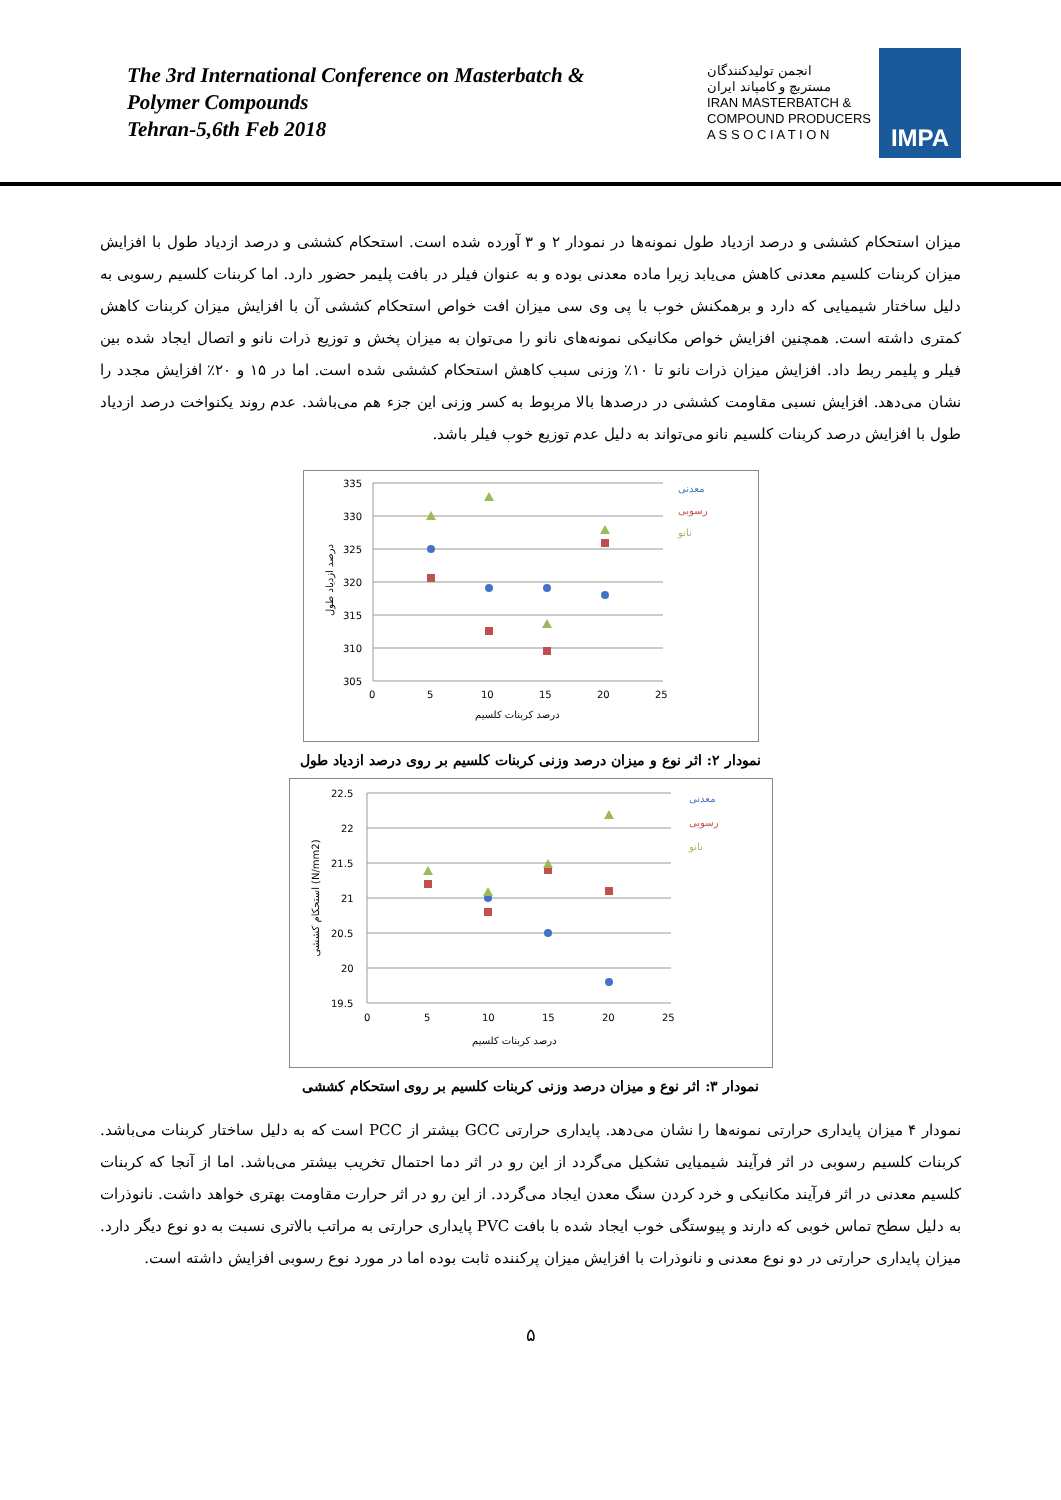The 3rd International Conference on Masterbatch &
Polymer Compounds
Tehran-5,6th Feb 2018
انجمن تولیدکنندگان
مستربچ و کامپاند ایران
IRAN MASTERBATCH &
COMPOUND PRODUCERS
A S S O C I A T I O N
IMPA
میزان استحکام کششی و درصد ازدیاد طول نمونه‌ها در نمودار ۲ و ۳ آورده شده است. استحکام کششی و درصد ازدیاد طول با افزایش میزان کربنات کلسیم معدنی کاهش می‌یابد زیرا ماده معدنی بوده و به عنوان فیلر در بافت پلیمر حضور دارد. اما کربنات کلسیم رسوبی به دلیل ساختار شیمیایی که دارد و برهمکنش خوب با پی وی سی میزان افت خواص استحکام کششی آن با افزایش میزان کربنات کاهش کمتری داشته است. همچنین افزایش خواص مکانیکی نمونه‌های نانو را می‌توان به میزان پخش و توزیع ذرات نانو و اتصال ایجاد شده بین فیلر و پلیمر ربط داد. افزایش میزان ذرات نانو تا ۱۰٪ وزنی سبب کاهش استحکام کششی شده است. اما در ۱۵ و ۲۰٪ افزایش مجدد را نشان می‌دهد. افزایش نسبی مقاومت کششی در درصدها بالا مربوط به کسر وزنی این جزء هم می‌باشد. عدم روند یکنواخت درصد ازدیاد طول با افزایش درصد کربنات کلسیم نانو می‌تواند به دلیل عدم توزیع خوب فیلر باشد.
335
330
325
320
315
310
305
0
5
10
15
20
25
درصد کربنات کلسیم
درصد ازدیاد طول
معدنی
رسوبی
نانو
نمودار ۲: اثر نوع و میزان درصد وزنی کربنات کلسیم بر روی درصد ازدیاد طول
22.5
22
21.5
21
20.5
20
19.5
0
5
10
15
20
25
درصد کربنات کلسیم
استحکام کششی (N/mm2)
معدنی
رسوبی
نانو
نمودار ۳: اثر نوع و میزان درصد وزنی کربنات کلسیم بر روی استحکام کششی
نمودار ۴ میزان پایداری حرارتی نمونه‌ها را نشان می‌دهد. پایداری حرارتی GCC بیشتر از PCC است که به دلیل ساختار کربنات می‌باشد. کربنات کلسیم رسوبی در اثر فرآیند شیمیایی تشکیل می‌گردد از این رو در اثر دما احتمال تخریب بیشتر می‌باشد. اما از آنجا که کربنات کلسیم معدنی در اثر فرآیند مکانیکی و خرد کردن سنگ معدن ایجاد می‌گردد. از این رو در اثر حرارت مقاومت بهتری خواهد داشت. نانوذرات به دلیل سطح تماس خوبی که دارند و پیوستگی خوب ایجاد شده با بافت PVC پایداری حرارتی به مراتب بالاتری نسبت به دو نوع دیگر دارد. میزان پایداری حرارتی در دو نوع معدنی و نانوذرات با افزایش میزان پرکننده ثابت بوده اما در مورد نوع رسوبی افزایش داشته است.
۵